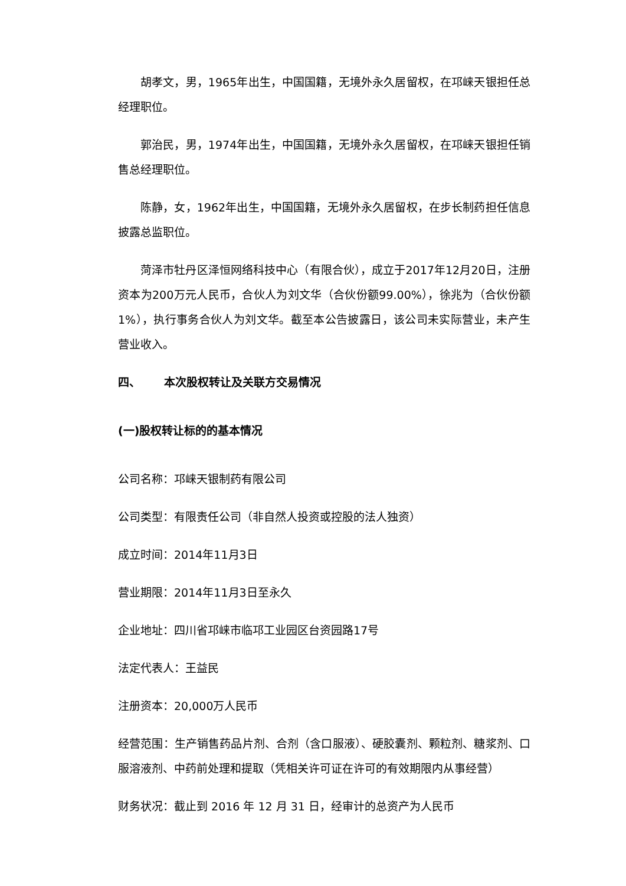胡孝文，男，1965年出生，中国国籍，无境外永久居留权，在邛崃天银担任总经理职位。
郭治民，男，1974年出生，中国国籍，无境外永久居留权，在邛崃天银担任销售总经理职位。
陈静，女，1962年出生，中国国籍，无境外永久居留权，在步长制药担任信息披露总监职位。
菏泽市牡丹区泽恒网络科技中心（有限合伙），成立于2017年12月20日，注册资本为200万元人民币，合伙人为刘文华（合伙份额99.00%），徐兆为（合伙份额1%），执行事务合伙人为刘文华。截至本公告披露日，该公司未实际营业，未产生营业收入。
四、 本次股权转让及关联方交易情况
(一)股权转让标的的基本情况
公司名称：邛崃天银制药有限公司
公司类型：有限责任公司（非自然人投资或控股的法人独资）
成立时间：2014年11月3日
营业期限：2014年11月3日至永久
企业地址：四川省邛崃市临邛工业园区台资园路17号
法定代表人：王益民
注册资本：20,000万人民币
经营范围：生产销售药品片剂、合剂（含口服液）、硬胶囊剂、颗粒剂、糖浆剂、口服溶液剂、中药前处理和提取（凭相关许可证在许可的有效期限内从事经营）
财务状况：截止到 2016 年 12 月 31 日，经审计的总资产为人民币